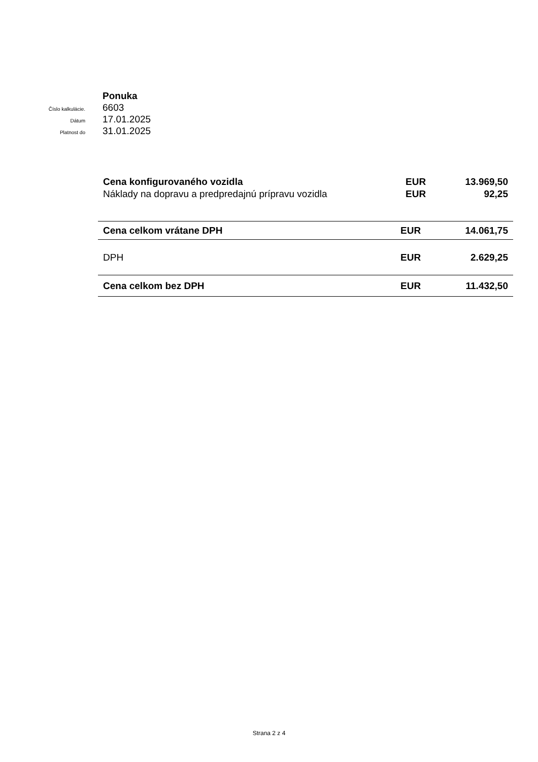Ponuka
Číslo kalkulácie. 6603
Dátum 17.01.2025
Platnost do 31.01.2025
| Cena konfigurovaného vozidla | EUR | 13.969,50 |
| Náklady na dopravu a predpredajnú prípravu vozidla | EUR | 92,25 |
| Cena celkom vrátane DPH | EUR | 14.061,75 |
| DPH | EUR | 2.629,25 |
| Cena celkom bez DPH | EUR | 11.432,50 |
Strana 2 z 4